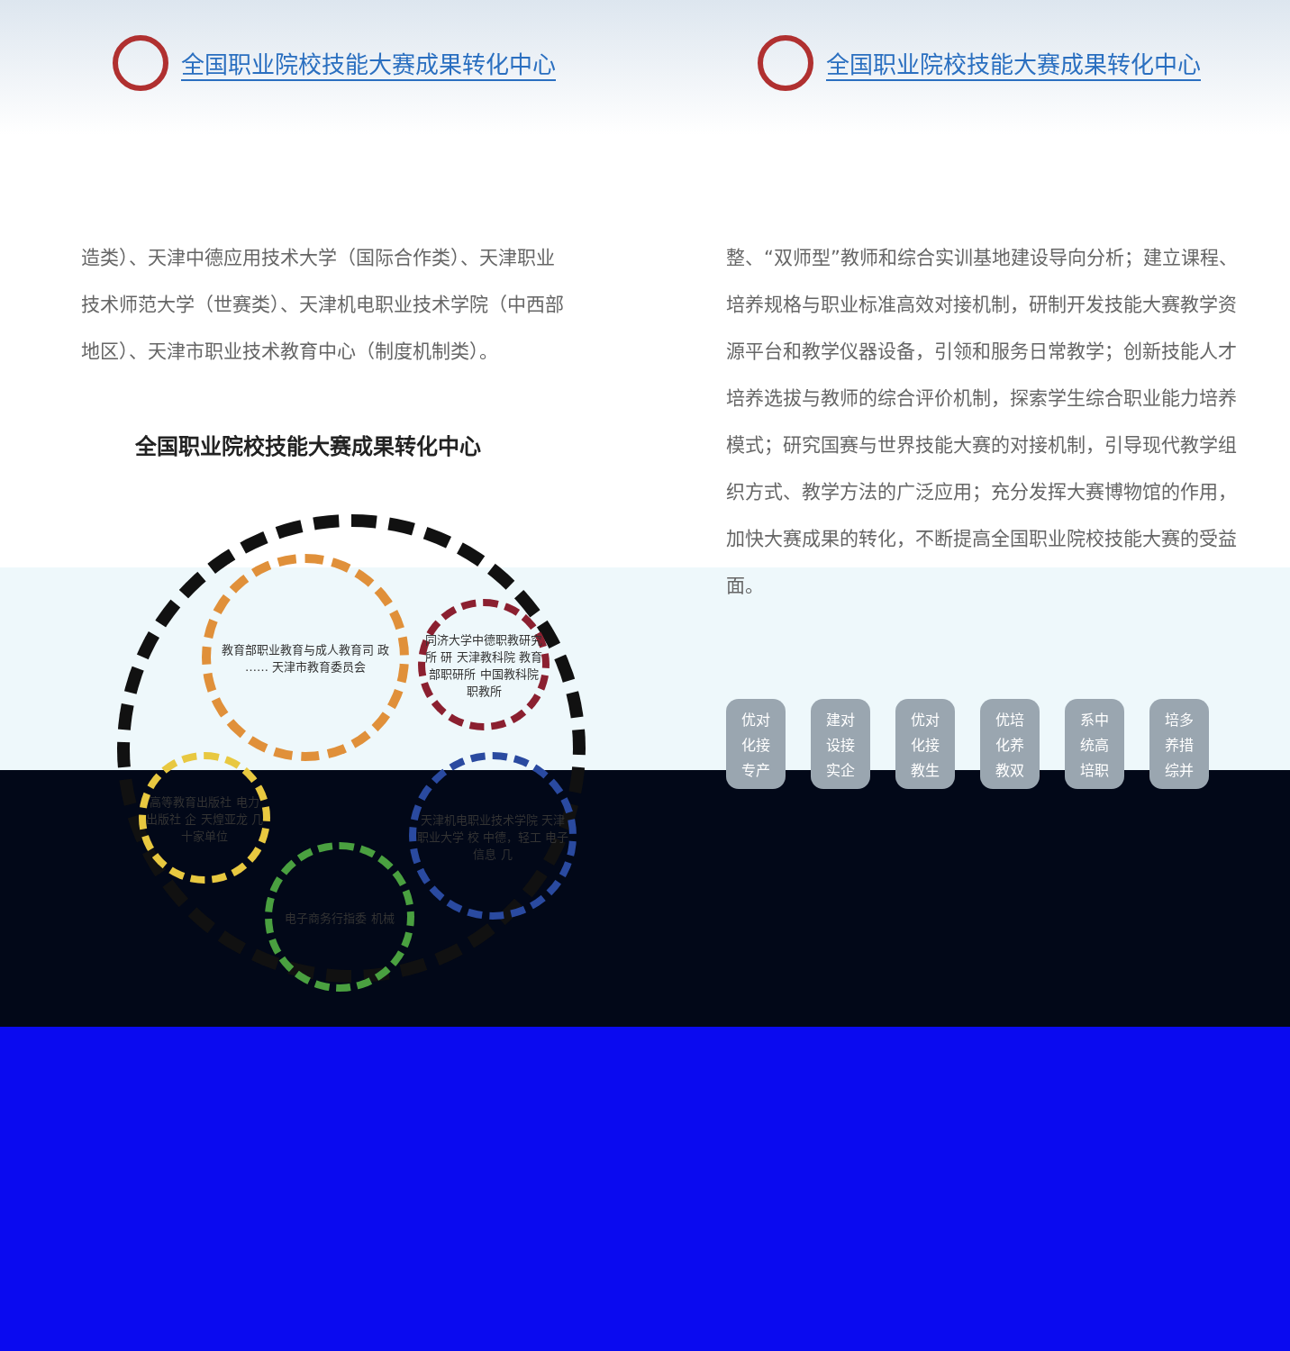全国职业院校技能大赛成果转化中心
造类）、天津中德应用技术大学（国际合作类）、天津职业技术师范大学（世赛类）、天津机电职业技术学院（中西部地区）、天津市职业技术教育中心（制度机制类）。
全国职业院校技能大赛成果转化中心
教育部职业教育与成人教育司 政 …… 天津市教育委员会
同济大学中德职教研究所 研 天津教科院 教育部职研所 中国教科院职教所
高等教育出版社 电力出版社 企 天煌亚龙 几十家单位
天津机电职业技术学院 天津职业大学 校 中德，轻工 电子信息 几
电子商务行指委 机械
全国职业院校技能大赛成果转化中心
整、“双师型”教师和综合实训基地建设导向分析；建立课程、培养规格与职业标准高效对接机制，研制开发技能大赛教学资源平台和教学仪器设备，引领和服务日常教学；创新技能人才培养选拔与教师的综合评价机制，探索学生综合职业能力培养模式；研究国赛与世界技能大赛的对接机制，引导现代教学组织方式、教学方法的广泛应用；充分发挥大赛博物馆的作用，加快大赛成果的转化，不断提高全国职业院校技能大赛的受益面。
优对
化接
专产
建对
设接
实企
优对
化接
教生
优培
化养
教双
系中
统高
培职
培多
养措
综并